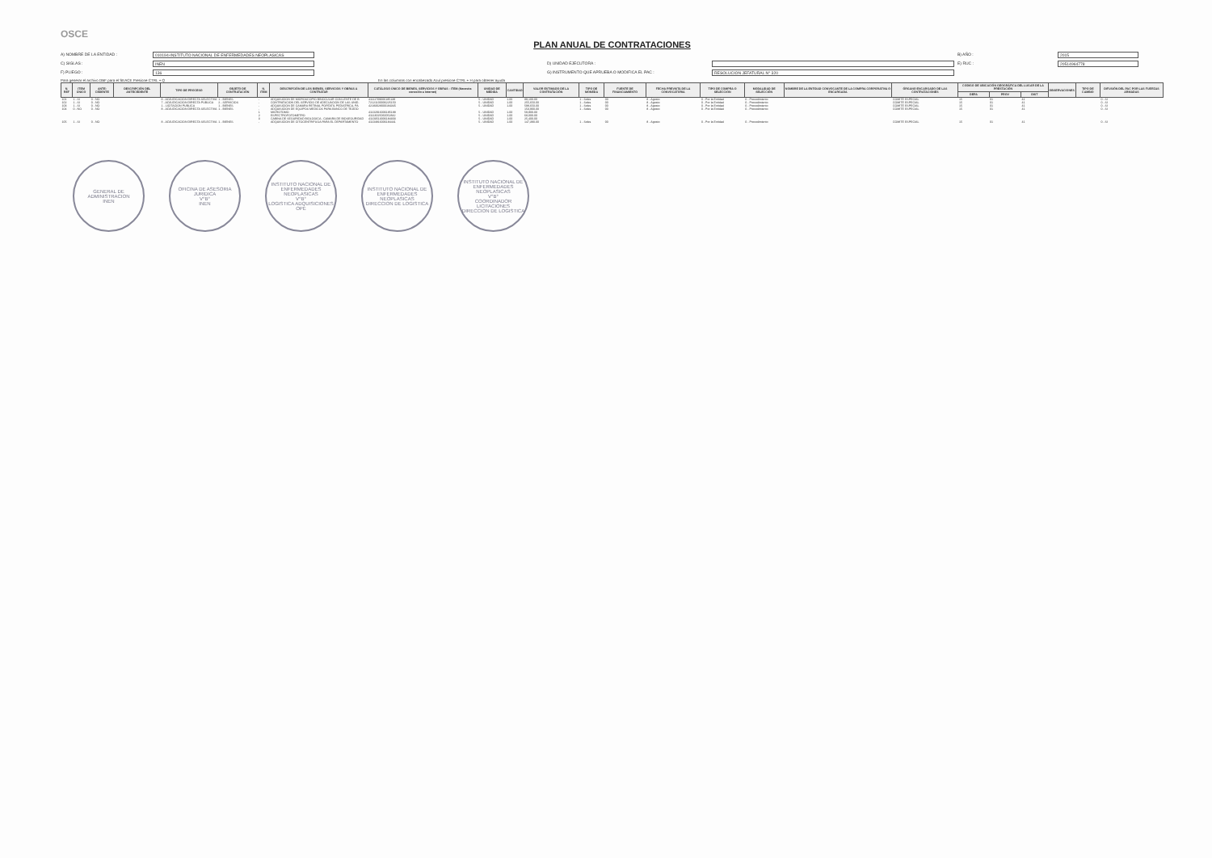OSCE
PLAN ANUAL DE CONTRATACIONES
A) NOMBRE DE LA ENTIDAD : 010194-INSTITUTO NACIONAL DE ENFERMEDADES NEOPLASICAS B) AÑO : 2015 C) SIGLAS : INEN D) UNIDAD EJECUTORA : E) RUC : 20514964778 F) PLIEGO : 136 G) INSTRUMENTO QUE APRUEBA O MODIFICA EL PAC : RESOLUCION JEFATURAL N° 320
Para generar el archivo DBF para el SEACE Presione CTRL + Q En las columnas con encabezado Azul presione CTRL + H para obtener ayuda
| N. REF | ITEM ÚNICO | ANTE-CEDENTE | DESCRIPCIÓN DEL ANTECEDENTE | TIPO DE PROCESO | OBJETO DE CONTRATACIÓN | N. ITEM | DESCRIPCIÓN DE LOS BIENES, SERVICIOS Y OBRAS A CONTRATAR | CATÁLOGO ÚNICO DE BIENES, SERVICIOS Y OBRAS - ITEM (Necesita conexión a Internet) | UNIDAD DE MEDIDA | CANTIDAD | VALOR ESTIMADO DE LA CONTRATACIÓN | TIPO DE MONEDA | FUENTE DE FINANCIAMIENTO | FECHA PREVISTA DE LA CONVOCATORIA | TIPO DE COMPRA O SELECCION | MODALIDAD DE SELECCIÓN | NOMBRE DE LA ENTIDAD CONVOCANTE DE LA COMPRA CORPORATIVA O ENCARGADA | ÓRGANO ENCARGADO DE LAS CONTRATACIONES | CODIGO DE UBICACIÓN GEOGRÁFICA DEL LUGAR DE LA PRESTACIÓN | | | OBSERVACIONES | TIPO DE CAMBIO | DIFUSIÓN DEL PAC POR LAS FUERZAS ARMADAS |
| --- | --- | --- | --- | --- | --- | --- | --- | --- | --- | --- | --- | --- | --- | --- | --- | --- | --- | --- | --- | --- | --- | --- | --- | --- |
| | | | | | | | | | | | | | | | | | | | DEPA | PROV | DIST | | | |
| 101 | 1 - SI | 0 - NO | | 8 - ADJUDICACION DIRECTA SELECTIVA | 1 - BIENES | - | ADQUISICION DE MICROSCOPIO BINOCULAR CON LENTE DE B | 41111709006185138 | 5 - UNIDAD | 1.00 | 89,100.00 | 1 - Soles | 00 | 8 - Agosto | 0 - Por la Entidad | 0 - Procedimiento | | COMITÉ ESPECIAL | 15 | 01 | 41 | | | 0 - SI |
| 102 | 1 - SI | 0 - NO | | 7 - ADJUDICACION DIRECTA PUBLICA | 2 - SERVICIOS | - | CONTRATACION DEL SERVICIO DE ADECUACION DE LAS UNID. | 72121100006225150 | 5 - UNIDAD | 1.00 | 255,650.00 | 1 - Soles | 00 | 8 - Agosto | 0 - Por la Entidad | 0 - Procedimiento | | COMITÉ ESPECIAL | 15 | 01 | 41 | | | 0 - SI |
| 103 | 1 - SI | 0 - NO | | 1 - LICITACION PUBLICA | 1 - BIENES | - | ADQUISICION DE CAMARA RETINAL PORTATIL PEDIATRICA, PA | 42183028000184345 | 5 - UNIDAD | 1.00 | 598,650.00 | 1 - Soles | 00 | 8 - Agosto | 0 - Por la Entidad | 0 - Procedimiento | | COMITÉ ESPECIAL | 15 | 01 | 41 | | | 0 - SI |
| 104 | 0 - NO | 0 - NO | | 8 - ADJUDICACION DIRECTA SELECTIVA | 1 - BIENES | - | ADQUISICION DE EQUIPOS MEDICOS PARA BANCO DE TEJIDO | | | | 153,900.00 | 1 - Soles | 00 | 8 - Agosto | 0 - Por la Entidad | 0 - Procedimiento | | COMITÉ ESPECIAL | 15 | 01 | 41 | | | 0 - SI |
| | | | | | | 1 | MICROTOMO | 41102916006185188 | 5 - UNIDAD | 1.00 | 59,900.00 | | | | | | | | | | | | | |
| | | | | | | 2 | ESPECTROFOTOMETRO | 41113025060052842 | 5 - UNIDAD | 1.00 | 68,000.00 | | | | | | | | | | | | | |
| | | | | | | 3 | CABINA DE SEGURIDAD BIOLOGICA - CAMARA DE BIOSEGURIDAD | 41103513006184303 | 5 - UNIDAD | 1.00 | 25,400.00 | | | | | | | | | | | | | |
| 105 | 1 - SI | 0 - NO | | 8 - ADJUDICACION DIRECTA SELECTIVA | 1 - BIENES | - | ADQUISICION DE CITOCENTRIFUGA PARA EL DEPARTAMENTO | 41104816006184441 | 5 - UNIDAD | 1.00 | 147,390.00 | 1 - Soles | 00 | 8 - Agosto | 0 - Por la Entidad | 0 - Procedimiento | | COMITÉ ESPECIAL | 15 | 01 | 41 | | | 0 - SI |
GENERAL DE ADMINISTRACION
INEN
OFICINA DE ASESORIA JURIDICA
V°B°
INEN
INSTITUTO NACIONAL DE ENFERMEDADES NEOPLASICAS
V°B°
LOGISTICA ADQUISICIONES
OPE
INSTITUTO NACIONAL DE ENFERMEDADES NEOPLASICAS
DIRECCION DE LOGISTICA
INSTITUTO NACIONAL DE ENFERMEDADES NEOPLASICAS
V°B°
COORDINADOR LICITACIONES
DIRECCION DE LOGISTICA